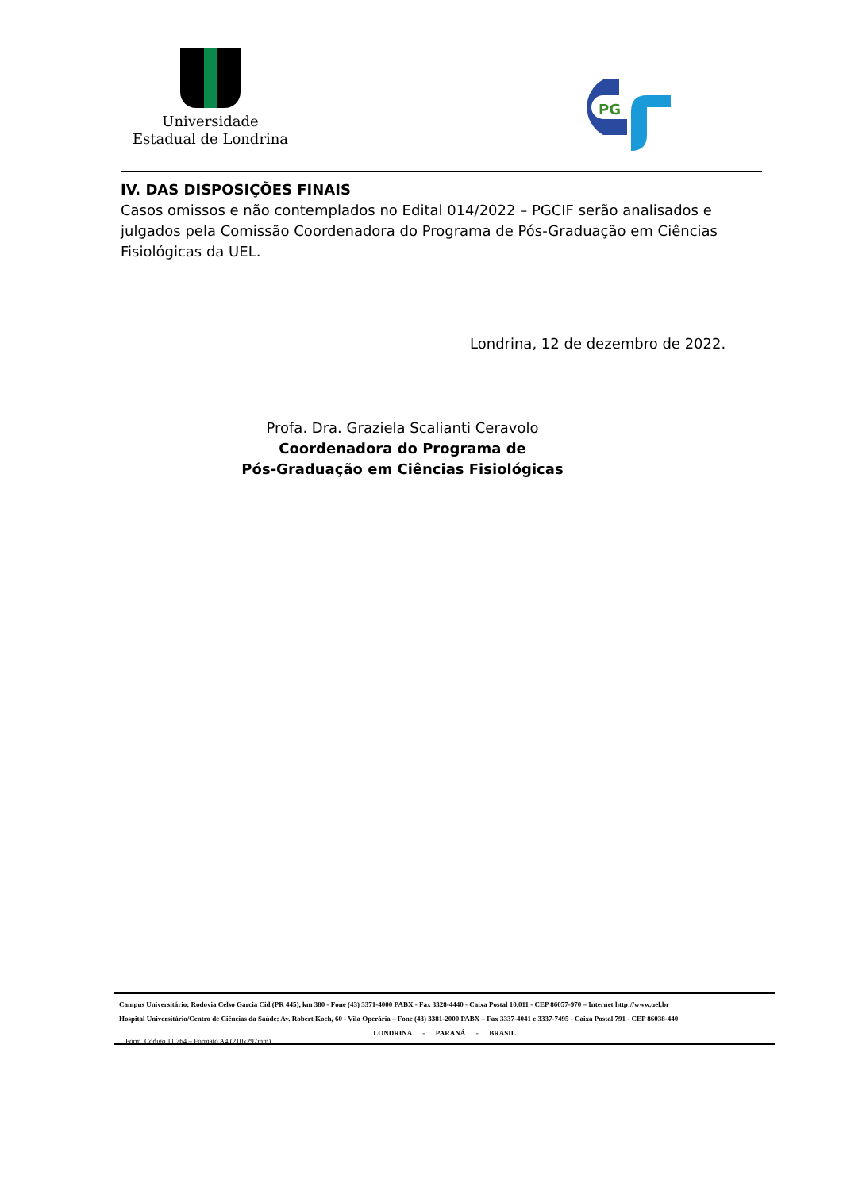Universidade
Estadual de Londrina
PG
IV. DAS DISPOSIÇÕES FINAIS
Casos omissos e não contemplados no Edital 014/2022 – PGCIF serão analisados e julgados pela Comissão Coordenadora do Programa de Pós-Graduação em Ciências Fisiológicas da UEL.
Londrina, 12 de dezembro de 2022.
Profa. Dra. Graziela Scalianti Ceravolo
Coordenadora do Programa de
Pós-Graduação em Ciências Fisiológicas
Campus Universitário: Rodovia Celso Garcia Cid (PR 445), km 380 - Fone (43) 3371-4000 PABX - Fax 3328-4440 - Caixa Postal 10.011 - CEP 86057-970 – Internet http://www.uel.br
Hospital Universitário/Centro de Ciências da Saúde: Av. Robert Koch, 60 - Vila Operária – Fone (43) 3381-2000 PABX – Fax 3337-4041 e 3337-7495 - Caixa Postal 791 - CEP 86038-440
LONDRINA - PARANÁ - BRASIL
Form. Código 11.764 – Formato A4 (210x297mm)